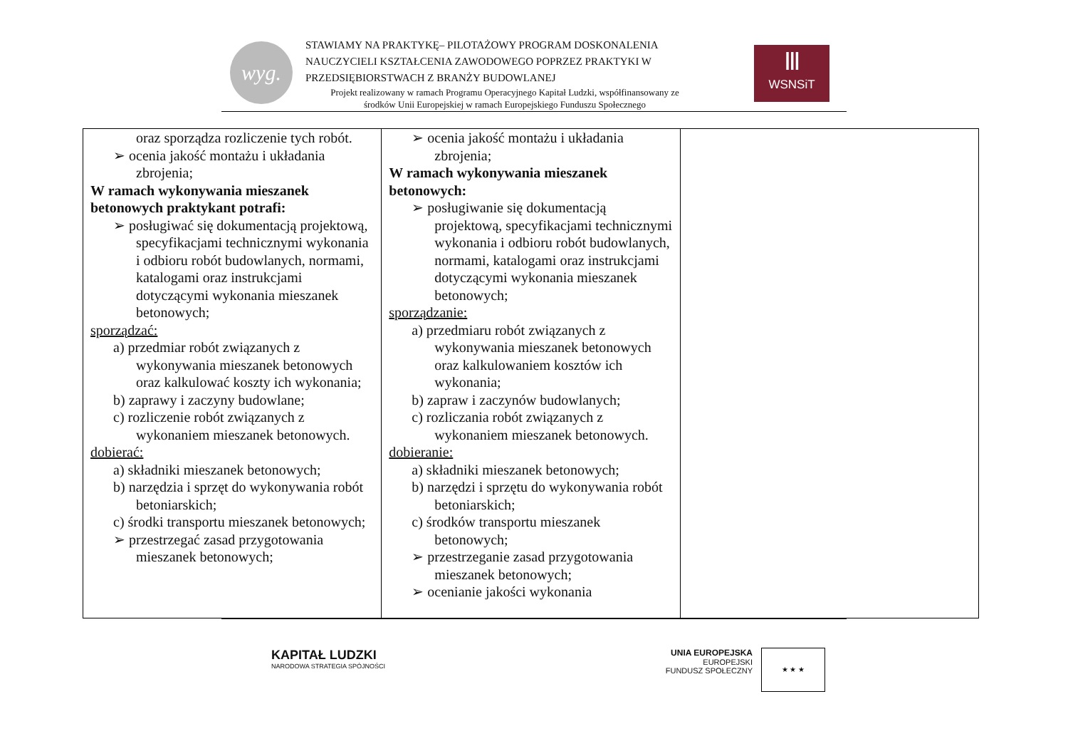wyg.
STAWIAMY NA PRAKTYKĘ– PILOTAŻOWY PROGRAM DOSKONALENIA
NAUCZYCIELI KSZTAŁCENIA ZAWODOWEGO POPRZEZ PRAKTYKI W
PRZEDSIĘBIORSTWACH Z BRANŻY BUDOWLANEJ
Projekt realizowany w ramach Programu Operacyjnego Kapitał Ludzki, współfinansowany ze
środków Unii Europejskiej w ramach Europejskiego Funduszu Społecznego
Ⅲ
WSNSiT
| oraz sporządza rozliczenie tych robót. ➢ ocenia jakość montażu i układania zbrojenia; W ramach wykonywania mieszanek betonowych praktykant potrafi: ➢ posługiwać się dokumentacją projektową, specyfikacjami technicznymi wykonania i odbioru robót budowlanych, normami, katalogami oraz instrukcjami dotyczącymi wykonania mieszanek betonowych; sporządzać: a) przedmiar robót związanych z wykonywania mieszanek betonowych oraz kalkulować koszty ich wykonania; b) zaprawy i zaczyny budowlane; c) rozliczenie robót związanych z wykonaniem mieszanek betonowych. dobierać: a) składniki mieszanek betonowych; b) narzędzia i sprzęt do wykonywania robót betoniarskich; c) środki transportu mieszanek betonowych; ➢ przestrzegać zasad przygotowania mieszanek betonowych; | ➢ ocenia jakość montażu i układania zbrojenia; W ramach wykonywania mieszanek betonowych: ➢ posługiwanie się dokumentacją projektową, specyfikacjami technicznymi wykonania i odbioru robót budowlanych, normami, katalogami oraz instrukcjami dotyczącymi wykonania mieszanek betonowych; sporządzanie: a) przedmiaru robót związanych z wykonywania mieszanek betonowych oraz kalkulowaniem kosztów ich wykonania; b) zapraw i zaczynów budowlanych; c) rozliczania robót związanych z wykonaniem mieszanek betonowych. dobieranie: a) składniki mieszanek betonowych; b) narzędzi i sprzętu do wykonywania robót betoniarskich; c) środków transportu mieszanek betonowych; ➢ przestrzeganie zasad przygotowania mieszanek betonowych; ➢ ocenianie jakości wykonania | |
KAPITAŁ LUDZKI
NARODOWA STRATEGIA SPÓJNOŚCI
UNIA EUROPEJSKA
EUROPEJSKI
FUNDUSZ SPOŁECZNY
★ ★ ★